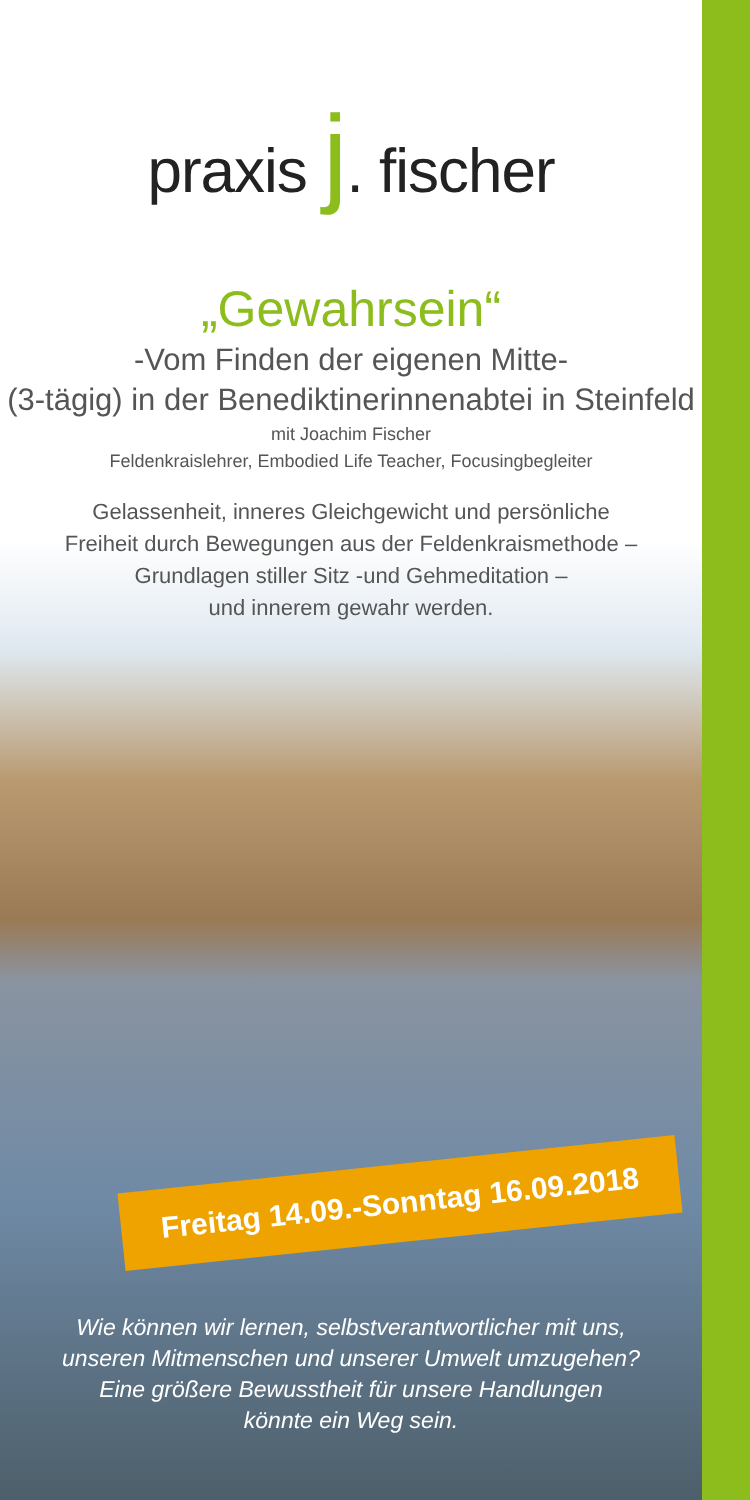praxis j. fischer
„Gewahrsein“
-Vom Finden der eigenen Mitte-
(3-tägig) in der Benediktinerinnenabtei in Steinfeld
mit Joachim Fischer
Feldenkraislehrer, Embodied Life Teacher, Focusingbegleiter
Gelassenheit, inneres Gleichgewicht und persönliche
Freiheit durch Bewegungen aus der Feldenkraismethode –
Grundlagen stiller Sitz -und Gehmeditation –
und innerem gewahr werden.
Freitag 14.09.-Sonntag 16.09.2018
Wie können wir lernen, selbstverantwortlicher mit uns,
unseren Mitmenschen und unserer Umwelt umzugehen?
Eine größere Bewusstheit für unsere Handlungen
könnte ein Weg sein.